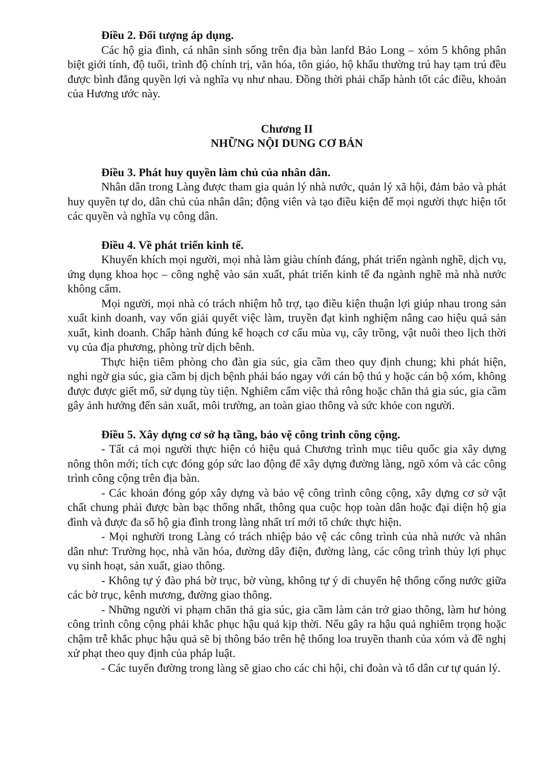Điều 2. Đối tượng áp dụng.
Các hộ gia đình, cá nhân sinh sống trên địa bàn lanfd Bảo Long – xóm 5 không phân biệt giới tính, độ tuổi, trình độ chính trị, văn hóa, tôn giáo, hộ khẩu thường trú hay tạm trú đều được bình đẳng quyền lợi và nghĩa vụ như nhau. Đồng thời phải chấp hành tốt các điều, khoản của Hương ước này.
Chương II
NHỮNG NỘI DUNG CƠ BẢN
Điều 3. Phát huy quyền làm chủ của nhân dân.
Nhân dân trong Làng được tham gia quản lý nhà nước, quản lý xã hội, đảm bảo và phát huy quyền tự do, dân chủ của nhân dân; động viên và tạo điều kiện để mọi người thực hiện tốt các quyền và nghĩa vụ công dân.
Điều 4. Về phát triển kinh tế.
Khuyến khích mọi người, mọi nhà làm giàu chính đáng, phát triển ngành nghề, dịch vụ, ứng dụng khoa học – công nghệ vào sản xuất, phát triển kinh tế đa ngành nghề mà nhà nước không cấm.
Mọi người, mọi nhà có trách nhiệm hỗ trợ, tạo điều kiện thuận lợi giúp nhau trong sản xuất kinh doanh, vay vốn giải quyết việc làm, truyền đạt kinh nghiệm nâng cao hiệu quả sản xuất, kinh doanh. Chấp hành đúng kế hoạch cơ cấu mùa vụ, cây trồng, vật nuôi theo lịch thời vụ của địa phương, phòng trừ dịch bênh.
Thực hiện tiêm phòng cho đàn gia súc, gia cầm theo quy định chung; khi phát hiện, nghi ngờ gia súc, gia cầm bị dịch bệnh phải báo ngay với cán bộ thú y hoặc cán bộ xóm, không được được giết mổ, sử dụng tùy tiện. Nghiêm cấm việc thả rông hoặc chăn thả gia súc, gia cầm gây ảnh hưởng đến sản xuất, môi trường, an toàn giao thông và sức khỏe con người.
Điều 5. Xây dựng cơ sở hạ tầng, bảo vệ công trình công cộng.
- Tất cả mọi người thực hiện có hiệu quả Chương trình mục tiêu quốc gia xây dựng nông thôn mới; tích cực đóng góp sức lao động để xây dựng đường làng, ngõ xóm và các công trình công cộng trên địa bàn.
- Các khoản đóng góp xây dựng và bảo vệ công trình công cộng, xây dựng cơ sở vật chất chung phải được bàn bạc thống nhất, thông qua cuộc họp toàn dân hoặc đại diện hộ gia đình và được đa số hộ gia đình trong làng nhất trí mới tổ chức thực hiện.
- Mọi nghười trong Làng có trách nhiệp bảo vệ các công trình của nhà nước và nhân dân như: Trường học, nhà văn hóa, đường dây điện, đường làng, các công trình thủy lợi phục vụ sinh hoạt, sản xuất, giao thông.
- Không tự ý đào phá bờ trục, bờ vùng, không tự ý di chuyển hệ thống cống nước giữa các bờ trục, kênh mương, đường giao thông.
- Những người vi phạm chăn thả gia súc, gia cầm làm cản trở giao thông, làm hư hỏng công trình công cộng phải khắc phục hậu quả kịp thời. Nếu gây ra hậu quả nghiêm trọng hoặc chậm trễ khắc phục hậu quả sẽ bị thông báo trên hệ thống loa truyền thanh của xóm và đề nghị xử phạt theo quy định của pháp luật.
- Các tuyến đường trong làng sẽ giao cho các chi hội, chi đoàn và tổ dân cư tự quản lý.